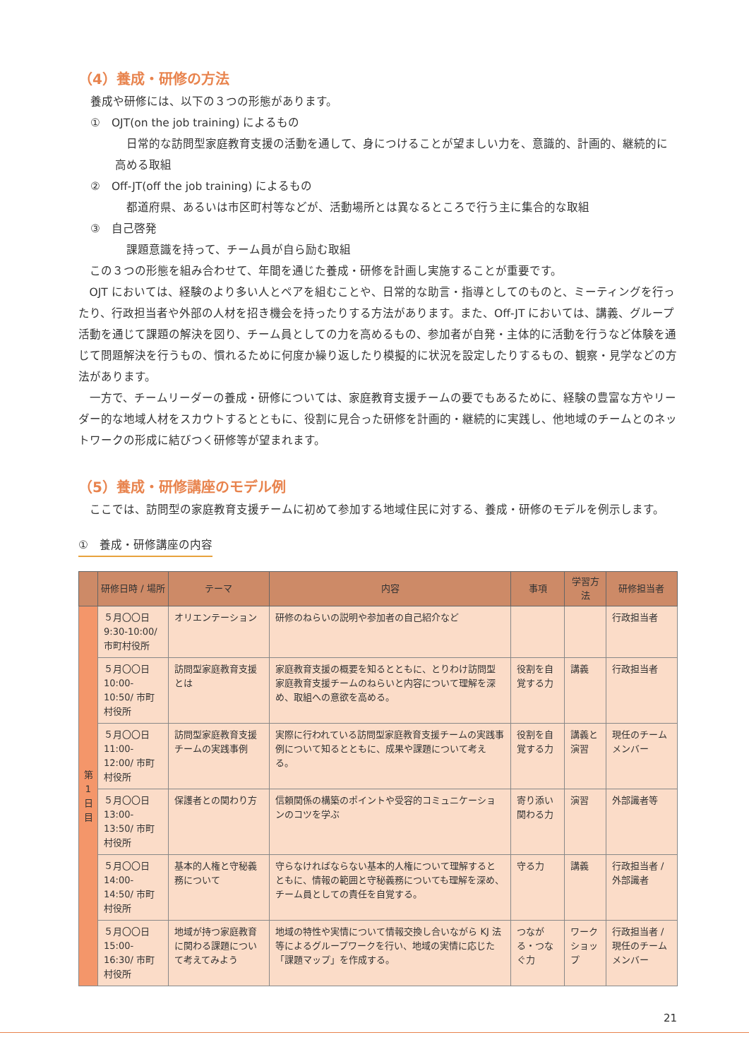（4）養成・研修の方法
養成や研修には、以下の３つの形態があります。
①　OJT(on the job training) によるもの
日常的な訪問型家庭教育支援の活動を通して、身につけることが望ましい力を、意識的、計画的、継続的に高める取組
②　Off-JT(off the job training) によるもの
都道府県、あるいは市区町村等などが、活動場所とは異なるところで行う主に集合的な取組
③　自己啓発
課題意識を持って、チーム員が自ら励む取組
この３つの形態を組み合わせて、年間を通じた養成・研修を計画し実施することが重要です。
OJT においては、経験のより多い人とペアを組むことや、日常的な助言・指導としてのものと、ミーティングを行ったり、行政担当者や外部の人材を招き機会を持ったりする方法があります。また、Off-JT においては、講義、グループ活動を通じて課題の解決を図り、チーム員としての力を高めるもの、参加者が自発・主体的に活動を行うなど体験を通じて問題解決を行うもの、慣れるために何度か繰り返したり模擬的に状況を設定したりするもの、観察・見学などの方法があります。
一方で、チームリーダーの養成・研修については、家庭教育支援チームの要でもあるために、経験の豊富な方やリーダー的な地域人材をスカウトするとともに、役割に見合った研修を計画的・継続的に実践し、他地域のチームとのネットワークの形成に結びつく研修等が望まれます。
（5）養成・研修講座のモデル例
ここでは、訪問型の家庭教育支援チームに初めて参加する地域住民に対する、養成・研修のモデルを例示します。
①　養成・研修講座の内容
| | 研修日時 / 場所 | テーマ | 内容 | 事項 | 学習方法 | 研修担当者 |
| --- | --- | --- | --- | --- | --- | --- |
| 第 1 日 目 | ５月〇〇日 9:30-10:00/ 市町村役所 | オリエンテーション | 研修のねらいの説明や参加者の自己紹介など | | | 行政担当者 |
| | ５月〇〇日 10:00-10:50/ 市町村役所 | 訪問型家庭教育支援とは | 家庭教育支援の概要を知るとともに、とりわけ訪問型家庭教育支援チームのねらいと内容について理解を深め、取組への意欲を高める。 | 役割を自覚する力 | 講義 | 行政担当者 |
| | ５月〇〇日 11:00-12:00/ 市町村役所 | 訪問型家庭教育支援チームの実践事例 | 実際に行われている訪問型家庭教育支援チームの実践事例について知るとともに、成果や課題について考える。 | 役割を自覚する力 | 講義と演習 | 現任のチームメンバー |
| | ５月〇〇日 13:00-13:50/ 市町村役所 | 保護者との関わり方 | 信頼関係の構築のポイントや受容的コミュニケーションのコツを学ぶ | 寄り添い関わる力 | 演習 | 外部識者等 |
| | ５月〇〇日 14:00-14:50/ 市町村役所 | 基本的人権と守秘義務について | 守らなければならない基本的人権について理解するとともに、情報の範囲と守秘義務についても理解を深め、チーム員としての責任を自覚する。 | 守る力 | 講義 | 行政担当者 / 外部識者 |
| | ５月〇〇日 15:00-16:30/ 市町村役所 | 地域が持つ家庭教育に関わる課題について考えてみよう | 地域の特性や実情について情報交換し合いながら KJ 法等によるグループワークを行い、地域の実情に応じた「課題マップ」を作成する。 | つながる・つなぐ力 | ワークショップ | 行政担当者 / 現任のチームメンバー |
21